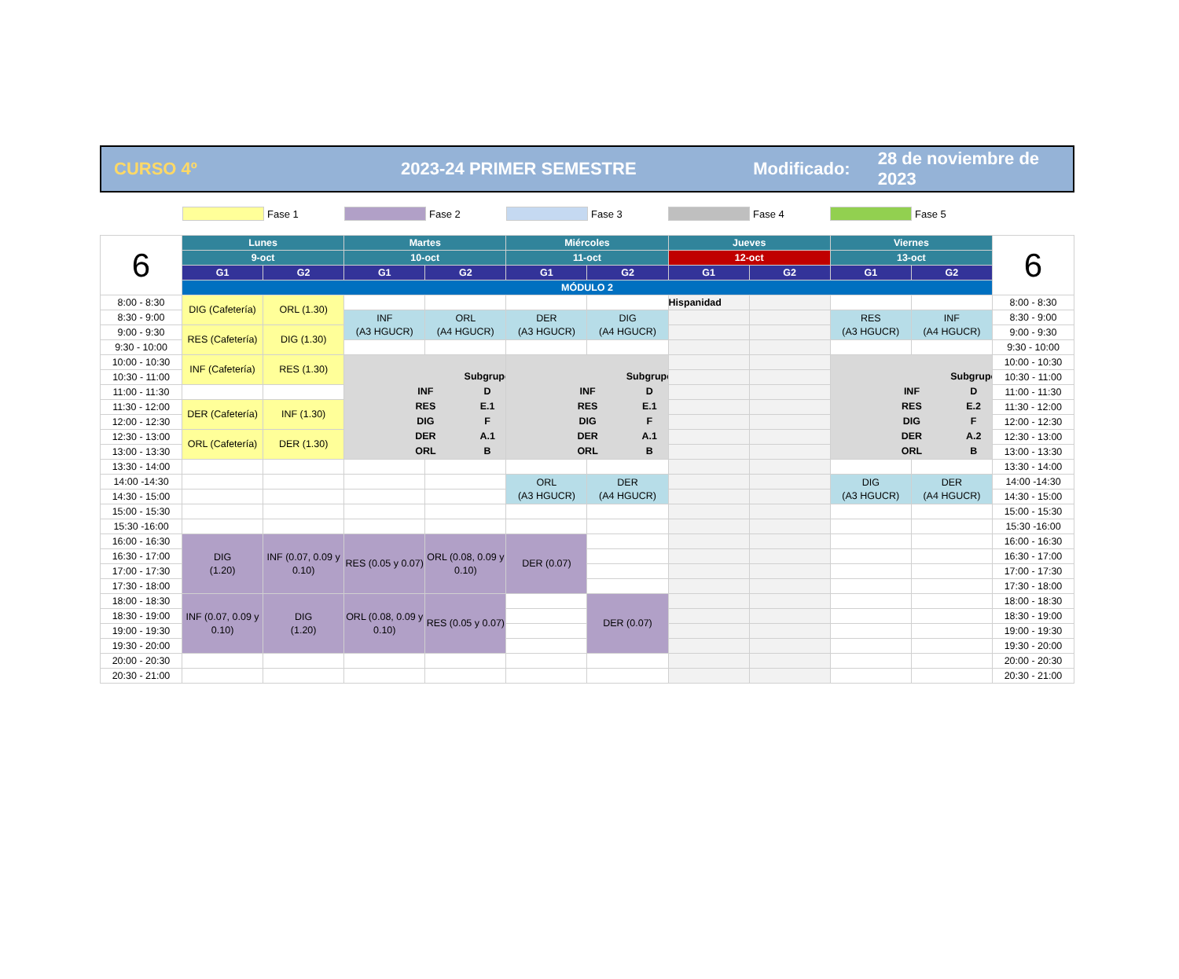CURSO 4º 2023-24 PRIMER SEMESTRE Modificado: 28 de noviembre de 2023
Fase 1 Fase 2 Fase 3 Fase 4 Fase 5
| 6 | Lunes | | Martes | | Miércoles | | Jueves | | Viernes | | 6 |
| --- | --- | --- | --- | --- | --- | --- | --- | --- | --- | --- | --- |
| | 9-oct | | 10-oct | | 11-oct | | 12-oct | | 13-oct | | |
| | G1 | G2 | G1 | G2 | G1 | G2 | G1 | G2 | G1 | G2 | |
| | MÓDULO 2 | | | | | | | | | | |
| 8:00 - 8:30 | DIG (Cafetería) | ORL (1.30) | | | | | Hispanidad | | | | 8:00 - 8:30 |
| 8:30 - 9:00 | | | INF (A3 HGUCR) | ORL (A4 HGUCR) | DER (A3 HGUCR) | DIG (A4 HGUCR) | | | RES (A3 HGUCR) | INF (A4 HGUCR) | 8:30 - 9:00 |
| 9:00 - 9:30 | RES (Cafetería) | DIG (1.30) | | | | | | | | | 9:00 - 9:30 |
| 9:30 - 10:00 | | | | | | | | | | | 9:30 - 10:00 |
| 10:00 - 10:30 | INF (Cafetería) | RES (1.30) | / / Subgrupo / / INF / D / / RES / E.1 / / DIG / F / / DER / A.1 / / ORL / B / | | / / Subgrupo / / INF / D / / RES / E.1 / / DIG / F / / DER / A.1 / / ORL / B / | | | | / / Subgrupo / / INF / D / / RES / E.2 / / DIG / F / / DER / A.2 / / ORL / B / | | 10:00 - 10:30 |
| 10:30 - 11:00 | | | | | | | | | | | 10:30 - 11:00 |
| 11:00 - 11:30 | | | | | | | | | | | 11:00 - 11:30 |
| 11:30 - 12:00 | DER (Cafetería) | INF (1.30) | | | | | | | | | 11:30 - 12:00 |
| 12:00 - 12:30 | | | | | | | | | | | 12:00 - 12:30 |
| 12:30 - 13:00 | ORL (Cafetería) | DER (1.30) | | | | | | | | | 12:30 - 13:00 |
| 13:00 - 13:30 | | | | | | | | | | | 13:00 - 13:30 |
| 13:30 - 14:00 | | | | | | | | | | | 13:30 - 14:00 |
| 14:00 -14:30 | | | | | ORL (A3 HGUCR) | DER (A4 HGUCR) | | | DIG (A3 HGUCR) | DER (A4 HGUCR) | 14:00 -14:30 |
| 14:30 - 15:00 | | | | | | | | | | | 14:30 - 15:00 |
| 15:00 - 15:30 | | | | | | | | | | | 15:00 - 15:30 |
| 15:30 -16:00 | | | | | | | | | | | 15:30 -16:00 |
| 16:00 - 16:30 | DIG (1.20) | INF (0.07, 0.09 y 0.10) | RES (0.05 y 0.07) | ORL (0.08, 0.09 y 0.10) | DER (0.07) | | | | | | 16:00 - 16:30 |
| 16:30 - 17:00 | | | | | | | | | | | 16:30 - 17:00 |
| 17:00 - 17:30 | | | | | | | | | | | 17:00 - 17:30 |
| 17:30 - 18:00 | | | | | | | | | | | 17:30 - 18:00 |
| 18:00 - 18:30 | INF (0.07, 0.09 y 0.10) | DIG (1.20) | ORL (0.08, 0.09 y 0.10) | RES (0.05 y 0.07) | | DER (0.07) | | | | | 18:00 - 18:30 |
| 18:30 - 19:00 | | | | | | | | | | | 18:30 - 19:00 |
| 19:00 - 19:30 | | | | | | | | | | | 19:00 - 19:30 |
| 19:30 - 20:00 | | | | | | | | | | | 19:30 - 20:00 |
| 20:00 - 20:30 | | | | | | | | | | | 20:00 - 20:30 |
| 20:30 - 21:00 | | | | | | | | | | | 20:30 - 21:00 |